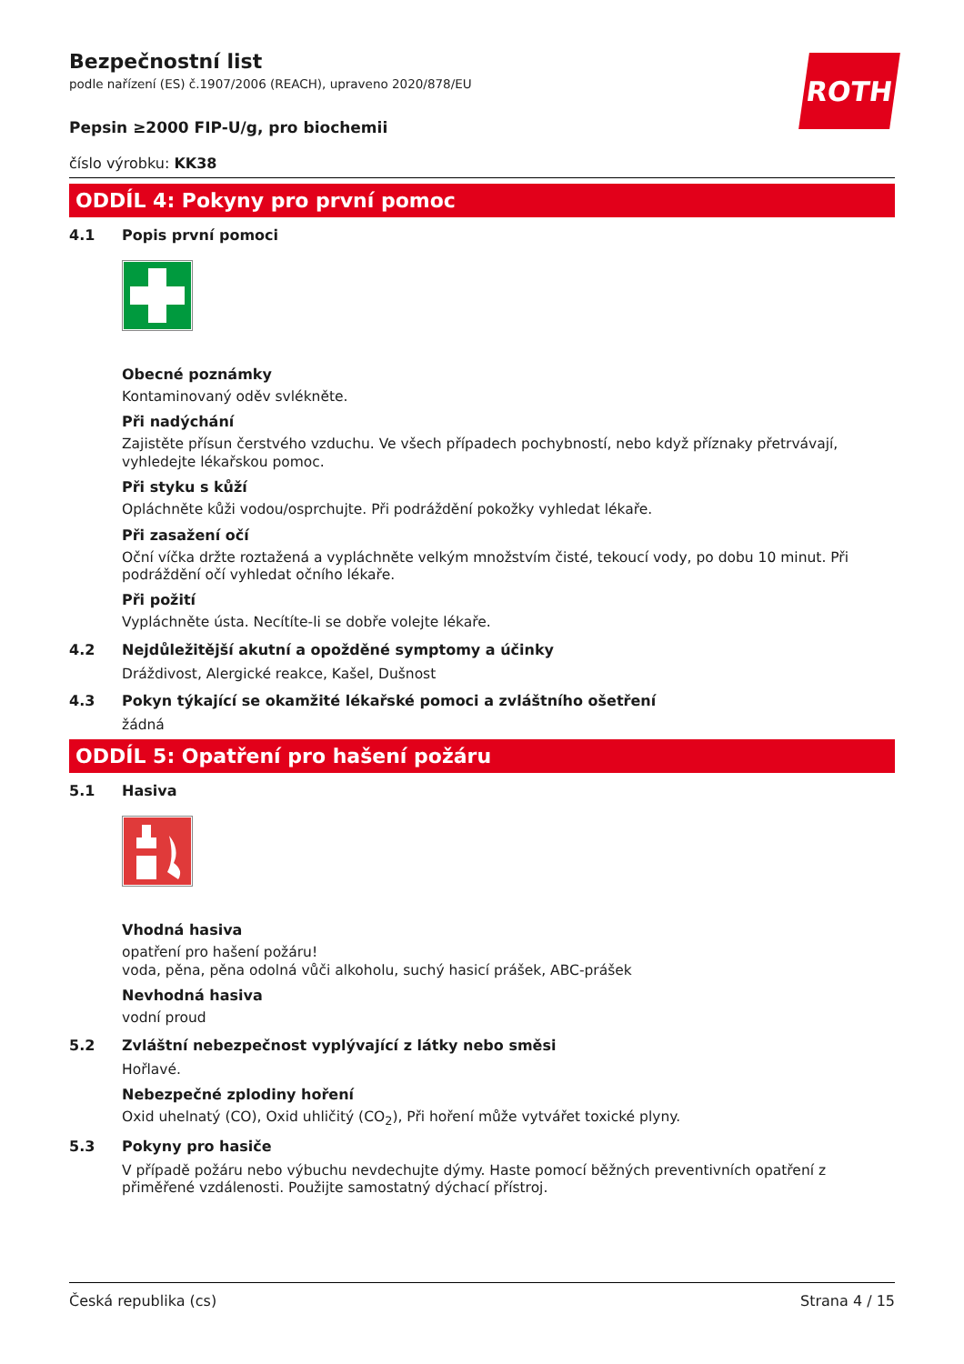ROTH
Bezpečnostní list
podle nařízení (ES) č.1907/2006 (REACH), upraveno 2020/878/EU
Pepsin ≥2000 FIP-U/g, pro biochemii
číslo výrobku: KK38
ODDÍL 4: Pokyny pro první pomoc
4.1 Popis první pomoci
Obecné poznámky
Kontaminovaný oděv svlékněte.
Při nadýchání
Zajistěte přísun čerstvého vzduchu. Ve všech případech pochybností, nebo když příznaky přetrvávají, vyhledejte lékařskou pomoc.
Při styku s kůží
Opláchněte kůži vodou/osprchujte. Při podráždění pokožky vyhledat lékaře.
Při zasažení očí
Oční víčka držte roztažená a vypláchněte velkým množstvím čisté, tekoucí vody, po dobu 10 minut. Při podráždění očí vyhledat očního lékaře.
Při požití
Vypláchněte ústa. Necítíte-li se dobře volejte lékaře.
4.2 Nejdůležitější akutní a opožděné symptomy a účinky
Dráždivost, Alergické reakce, Kašel, Dušnost
4.3 Pokyn týkající se okamžité lékařské pomoci a zvláštního ošetření
žádná
ODDÍL 5: Opatření pro hašení požáru
5.1 Hasiva
Vhodná hasiva
opatření pro hašení požáru!
voda, pěna, pěna odolná vůči alkoholu, suchý hasicí prášek, ABC-prášek
Nevhodná hasiva
vodní proud
5.2 Zvláštní nebezpečnost vyplývající z látky nebo směsi
Hořlavé.
Nebezpečné zplodiny hoření
Oxid uhelnatý (CO), Oxid uhličitý (CO<sub>2</sub>), Při hoření může vytvářet toxické plyny.
5.3 Pokyny pro hasiče
V případě požáru nebo výbuchu nevdechujte dýmy. Haste pomocí běžných preventivních opatření z přiměřené vzdálenosti. Použijte samostatný dýchací přístroj.
Česká republika (cs) Strana 4 / 15